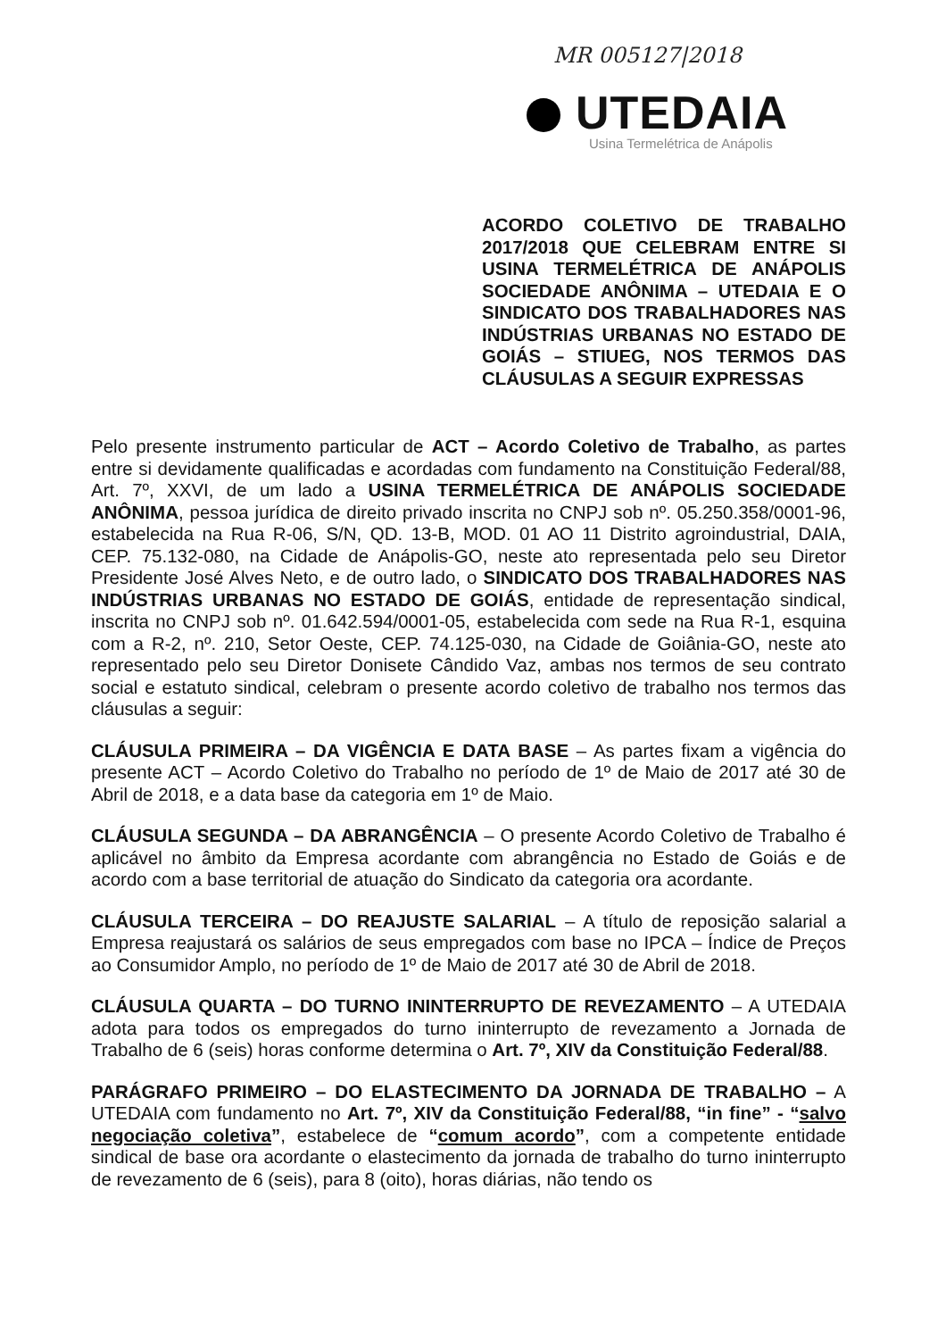MR 005127|2018
UTEDAIA
Usina Termelétrica de Anápolis
ACORDO COLETIVO DE TRABALHO 2017/2018 QUE CELEBRAM ENTRE SI USINA TERMELÉTRICA DE ANÁPOLIS SOCIEDADE ANÔNIMA – UTEDAIA E O SINDICATO DOS TRABALHADORES NAS INDÚSTRIAS URBANAS NO ESTADO DE GOIÁS – STIUEG, NOS TERMOS DAS CLÁUSULAS A SEGUIR EXPRESSAS
Pelo presente instrumento particular de ACT – Acordo Coletivo de Trabalho, as partes entre si devidamente qualificadas e acordadas com fundamento na Constituição Federal/88, Art. 7º, XXVI, de um lado a USINA TERMELÉTRICA DE ANÁPOLIS SOCIEDADE ANÔNIMA, pessoa jurídica de direito privado inscrita no CNPJ sob nº. 05.250.358/0001-96, estabelecida na Rua R-06, S/N, QD. 13-B, MOD. 01 AO 11 Distrito agroindustrial, DAIA, CEP. 75.132-080, na Cidade de Anápolis-GO, neste ato representada pelo seu Diretor Presidente José Alves Neto, e de outro lado, o SINDICATO DOS TRABALHADORES NAS INDÚSTRIAS URBANAS NO ESTADO DE GOIÁS, entidade de representação sindical, inscrita no CNPJ sob nº. 01.642.594/0001-05, estabelecida com sede na Rua R-1, esquina com a R-2, nº. 210, Setor Oeste, CEP. 74.125-030, na Cidade de Goiânia-GO, neste ato representado pelo seu Diretor Donisete Cândido Vaz, ambas nos termos de seu contrato social e estatuto sindical, celebram o presente acordo coletivo de trabalho nos termos das cláusulas a seguir:
CLÁUSULA PRIMEIRA – DA VIGÊNCIA E DATA BASE – As partes fixam a vigência do presente ACT – Acordo Coletivo do Trabalho no período de 1º de Maio de 2017 até 30 de Abril de 2018, e a data base da categoria em 1º de Maio.
CLÁUSULA SEGUNDA – DA ABRANGÊNCIA – O presente Acordo Coletivo de Trabalho é aplicável no âmbito da Empresa acordante com abrangência no Estado de Goiás e de acordo com a base territorial de atuação do Sindicato da categoria ora acordante.
CLÁUSULA TERCEIRA – DO REAJUSTE SALARIAL – A título de reposição salarial a Empresa reajustará os salários de seus empregados com base no IPCA – Índice de Preços ao Consumidor Amplo, no período de 1º de Maio de 2017 até 30 de Abril de 2018.
CLÁUSULA QUARTA – DO TURNO ININTERRUPTO DE REVEZAMENTO – A UTEDAIA adota para todos os empregados do turno ininterrupto de revezamento a Jornada de Trabalho de 6 (seis) horas conforme determina o Art. 7º, XIV da Constituição Federal/88.
PARÁGRAFO PRIMEIRO – DO ELASTECIMENTO DA JORNADA DE TRABALHO – A UTEDAIA com fundamento no Art. 7º, XIV da Constituição Federal/88, “in fine” - “salvo negociação coletiva”, estabelece de “comum acordo”, com a competente entidade sindical de base ora acordante o elastecimento da jornada de trabalho do turno ininterrupto de revezamento de 6 (seis), para 8 (oito), horas diárias, não tendo os